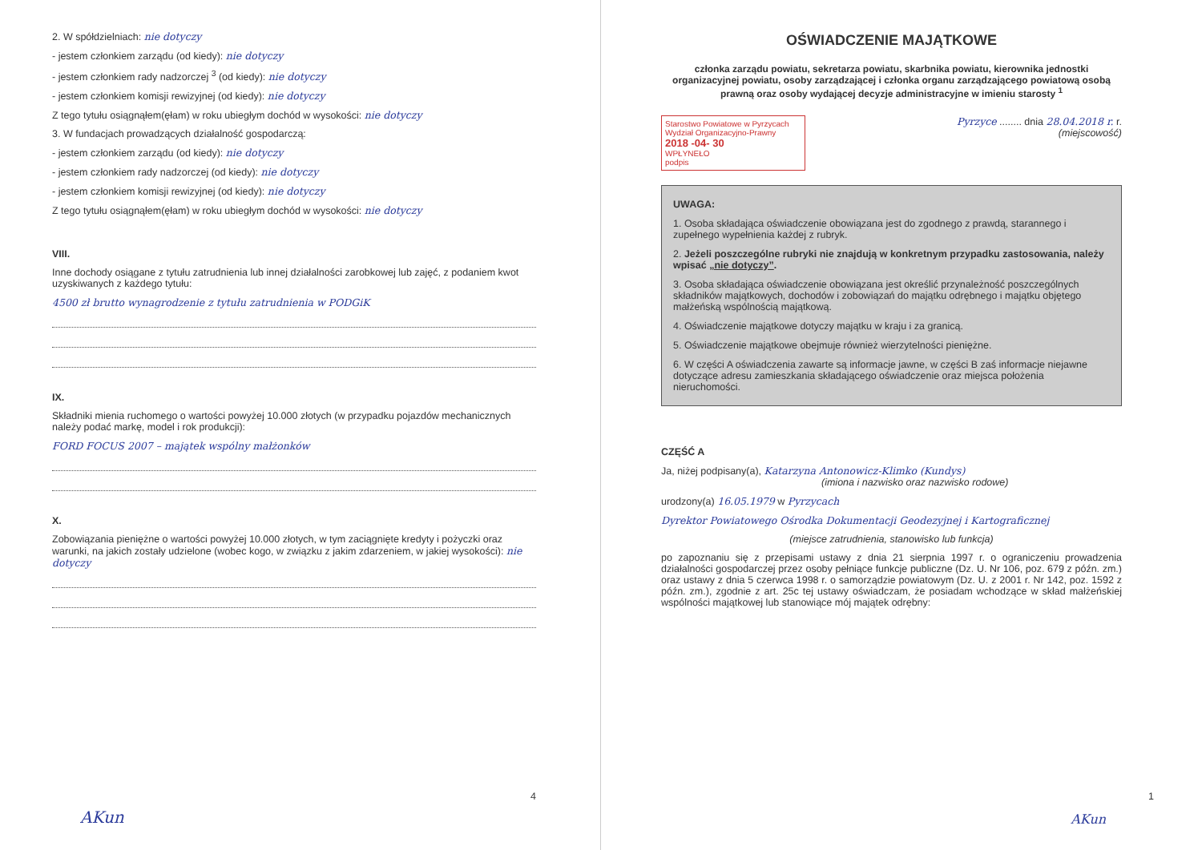2. W spółdzielniach: nie dotyczy
- jestem członkiem zarządu (od kiedy): nie dotyczy
- jestem członkiem rady nadzorczej <sup>3</sup> (od kiedy): nie dotyczy
- jestem członkiem komisji rewizyjnej (od kiedy): nie dotyczy
Z tego tytułu osiągnąłem(ęłam) w roku ubiegłym dochód w wysokości: nie dotyczy
3. W fundacjach prowadzących działalność gospodarczą:
- jestem członkiem zarządu (od kiedy): nie dotyczy
- jestem członkiem rady nadzorczej (od kiedy): nie dotyczy
- jestem członkiem komisji rewizyjnej (od kiedy): nie dotyczy
Z tego tytułu osiągnąłem(ęłam) w roku ubiegłym dochód w wysokości: nie dotyczy
VIII.
Inne dochody osiągane z tytułu zatrudnienia lub innej działalności zarobkowej lub zajęć, z podaniem kwot uzyskiwanych z każdego tytułu:
4500 zł brutto wynagrodzenie z tytułu zatrudnienia w PODGiK
IX.
Składniki mienia ruchomego o wartości powyżej 10.000 złotych (w przypadku pojazdów mechanicznych należy podać markę, model i rok produkcji):
FORD FOCUS 2007 – majątek wspólny małżonków
X.
Zobowiązania pieniężne o wartości powyżej 10.000 złotych, w tym zaciągnięte kredyty i pożyczki oraz warunki, na jakich zostały udzielone (wobec kogo, w związku z jakim zdarzeniem, w jakiej wysokości): nie dotyczy
4
AKun
OŚWIADCZENIE MAJĄTKOWE
członka zarządu powiatu, sekretarza powiatu, skarbnika powiatu, kierownika jednostki organizacyjnej powiatu, osoby zarządzającej i członka organu zarządzającego powiatową osobą prawną oraz osoby wydającej decyzje administracyjne w imieniu starosty <sup>1</sup>
Starostwo Powiatowe w Pyrzycach
Wydział Organizacyjno-Prawny
2018 -04- 30
WPŁYNEŁO
podpis
Pyrzyce ........ dnia 28.04.2018 r. r.
(miejscowość)
UWAGA:
1. Osoba składająca oświadczenie obowiązana jest do zgodnego z prawdą, starannego i zupełnego wypełnienia każdej z rubryk.
2. Jeżeli poszczególne rubryki nie znajdują w konkretnym przypadku zastosowania, należy wpisać „nie dotyczy”.
3. Osoba składająca oświadczenie obowiązana jest określić przynależność poszczególnych składników majątkowych, dochodów i zobowiązań do majątku odrębnego i majątku objętego małżeńską wspólnością majątkową.
4. Oświadczenie majątkowe dotyczy majątku w kraju i za granicą.
5. Oświadczenie majątkowe obejmuje również wierzytelności pieniężne.
6. W części A oświadczenia zawarte są informacje jawne, w części B zaś informacje niejawne dotyczące adresu zamieszkania składającego oświadczenie oraz miejsca położenia nieruchomości.
CZĘŚĆ A
Ja, niżej podpisany(a), Katarzyna Antonowicz-Klimko (Kundys)
(imiona i nazwisko oraz nazwisko rodowe)
urodzony(a) 16.05.1979 w Pyrzycach
Dyrektor Powiatowego Ośrodka Dokumentacji Geodezyjnej i Kartograficznej
(miejsce zatrudnienia, stanowisko lub funkcja)
po zapoznaniu się z przepisami ustawy z dnia 21 sierpnia 1997 r. o ograniczeniu prowadzenia działalności gospodarczej przez osoby pełniące funkcje publiczne (Dz. U. Nr 106, poz. 679 z późn. zm.) oraz ustawy z dnia 5 czerwca 1998 r. o samorządzie powiatowym (Dz. U. z 2001 r. Nr 142, poz. 1592 z późn. zm.), zgodnie z art. 25c tej ustawy oświadczam, że posiadam wchodzące w skład małżeńskiej wspólności majątkowej lub stanowiące mój majątek odrębny:
1
AKun